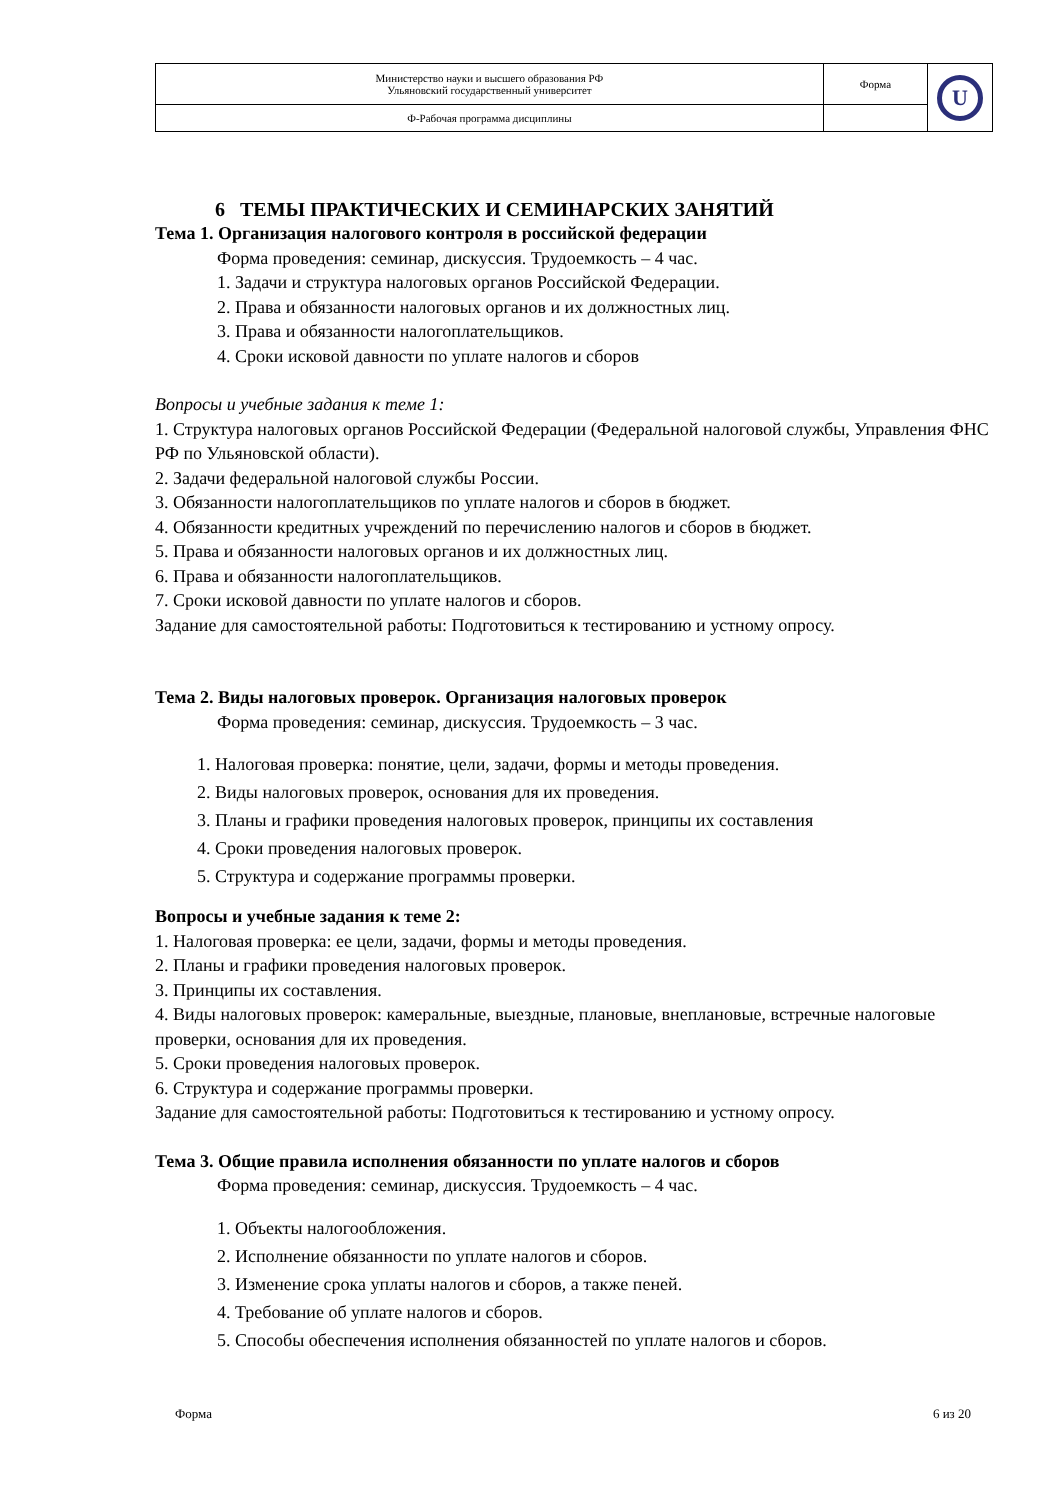| Министерство науки и высшего образования РФ Ульяновский государственный университет | Форма | U |
| Ф-Рабочая программа дисциплины | | |
6 ТЕМЫ ПРАКТИЧЕСКИХ И СЕМИНАРСКИХ ЗАНЯТИЙ
Тема 1. Организация налогового контроля в российской федерации
Форма проведения: семинар, дискуссия. Трудоемкость – 4 час.
1. Задачи и структура налоговых органов Российской Федерации.
2. Права и обязанности налоговых органов и их должностных лиц.
3. Права и обязанности налогоплательщиков.
4. Сроки исковой давности по уплате налогов и сборов
Вопросы и учебные задания к теме 1:
1. Структура налоговых органов Российской Федерации (Федеральной налоговой службы, Управления ФНС РФ по Ульяновской области).
2. Задачи федеральной налоговой службы России.
3. Обязанности налогоплательщиков по уплате налогов и сборов в бюджет.
4. Обязанности кредитных учреждений по перечислению налогов и сборов в бюджет.
5. Права и обязанности налоговых органов и их должностных лиц.
6. Права и обязанности налогоплательщиков.
7. Сроки исковой давности по уплате налогов и сборов.
Задание для самостоятельной работы: Подготовиться к тестированию и устному опросу.
Тема 2. Виды налоговых проверок. Организация налоговых проверок
Форма проведения: семинар, дискуссия. Трудоемкость – 3 час.
1. Налоговая проверка: понятие, цели, задачи, формы и методы проведения.
2. Виды налоговых проверок, основания для их проведения.
3. Планы и графики проведения налоговых проверок, принципы их составления
4. Сроки проведения налоговых проверок.
5. Структура и содержание программы проверки.
Вопросы и учебные задания к теме 2:
1. Налоговая проверка: ее цели, задачи, формы и методы проведения.
2. Планы и графики проведения налоговых проверок.
3. Принципы их составления.
4. Виды налоговых проверок: камеральные, выездные, плановые, внеплановые, встречные налоговые проверки, основания для их проведения.
5. Сроки проведения налоговых проверок.
6. Структура и содержание программы проверки.
Задание для самостоятельной работы: Подготовиться к тестированию и устному опросу.
Тема 3. Общие правила исполнения обязанности по уплате налогов и сборов
Форма проведения: семинар, дискуссия. Трудоемкость – 4 час.
1. Объекты налогообложения.
2. Исполнение обязанности по уплате налогов и сборов.
3. Изменение срока уплаты налогов и сборов, а также пеней.
4. Требование об уплате налогов и сборов.
5. Способы обеспечения исполнения обязанностей по уплате налогов и сборов.
Форма 6 из 20